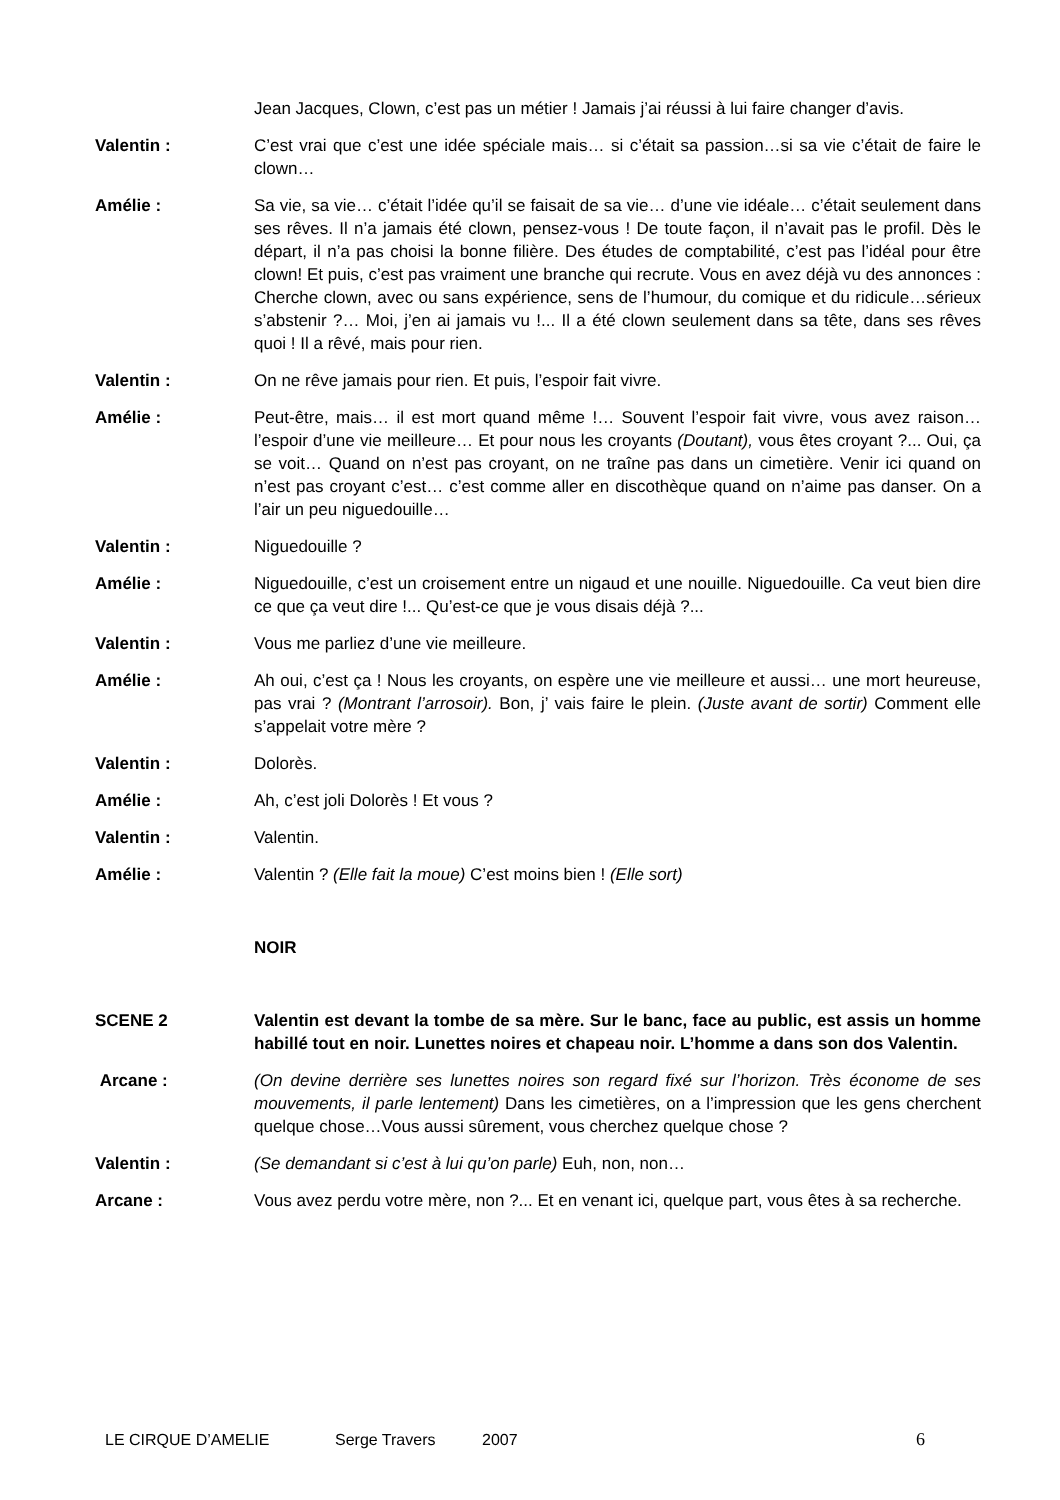Jean Jacques, Clown, c’est pas un métier ! Jamais j’ai réussi à lui faire changer d’avis.
Valentin : C’est vrai que c’est une idée spéciale mais… si c’était sa passion…si sa vie c’était de faire le clown…
Amélie : Sa vie, sa vie… c’était l’idée qu’il se faisait de sa vie… d’une vie idéale… c’était seulement dans ses rêves. Il n’a jamais été clown, pensez-vous ! De toute façon, il n’avait pas le profil. Dès le départ, il n’a pas choisi la bonne filière. Des études de comptabilité, c’est pas l’idéal pour être clown! Et puis, c’est pas vraiment une branche qui recrute. Vous en avez déjà vu des annonces : Cherche clown, avec ou sans expérience, sens de l’humour, du comique et du ridicule…sérieux s’abstenir ?… Moi, j’en ai jamais vu !... Il a été clown seulement dans sa tête, dans ses rêves quoi ! Il a rêvé, mais pour rien.
Valentin : On ne rêve jamais pour rien. Et puis, l’espoir fait vivre.
Amélie : Peut-être, mais… il est mort quand même !… Souvent l’espoir fait vivre, vous avez raison…l’espoir d’une vie meilleure… Et pour nous les croyants (Doutant), vous êtes croyant ?... Oui, ça se voit… Quand on n’est pas croyant, on ne traîne pas dans un cimetière. Venir ici quand on n’est pas croyant c’est… c’est comme aller en discothèque quand on n’aime pas danser. On a l’air un peu niguedouille…
Valentin : Niguedouille ?
Amélie : Niguedouille, c’est un croisement entre un nigaud et une nouille. Niguedouille. Ca veut bien dire ce que ça veut dire !... Qu’est-ce que je vous disais déjà ?...
Valentin : Vous me parliez d’une vie meilleure.
Amélie : Ah oui, c’est ça ! Nous les croyants, on espère une vie meilleure et aussi… une mort heureuse, pas vrai ? (Montrant l’arrosoir). Bon, j’ vais faire le plein. (Juste avant de sortir) Comment elle s’appelait votre mère ?
Valentin : Dolorès.
Amélie : Ah, c’est joli Dolorès ! Et vous ?
Valentin : Valentin.
Amélie : Valentin ? (Elle fait la moue) C’est moins bien ! (Elle sort)
NOIR
SCENE 2 Valentin est devant la tombe de sa mère. Sur le banc, face au public, est assis un homme habillé tout en noir. Lunettes noires et chapeau noir. L’homme a dans son dos Valentin.
Arcane : (On devine derrière ses lunettes noires son regard fixé sur l’horizon. Très économe de ses mouvements, il parle lentement) Dans les cimetières, on a l’impression que les gens cherchent quelque chose…Vous aussi sûrement, vous cherchez quelque chose ?
Valentin : (Se demandant si c’est à lui qu’on parle) Euh, non, non…
Arcane : Vous avez perdu votre mère, non ?... Et en venant ici, quelque part, vous êtes à sa recherche.
LE CIRQUE D’AMELIE Serge Travers 2007 6